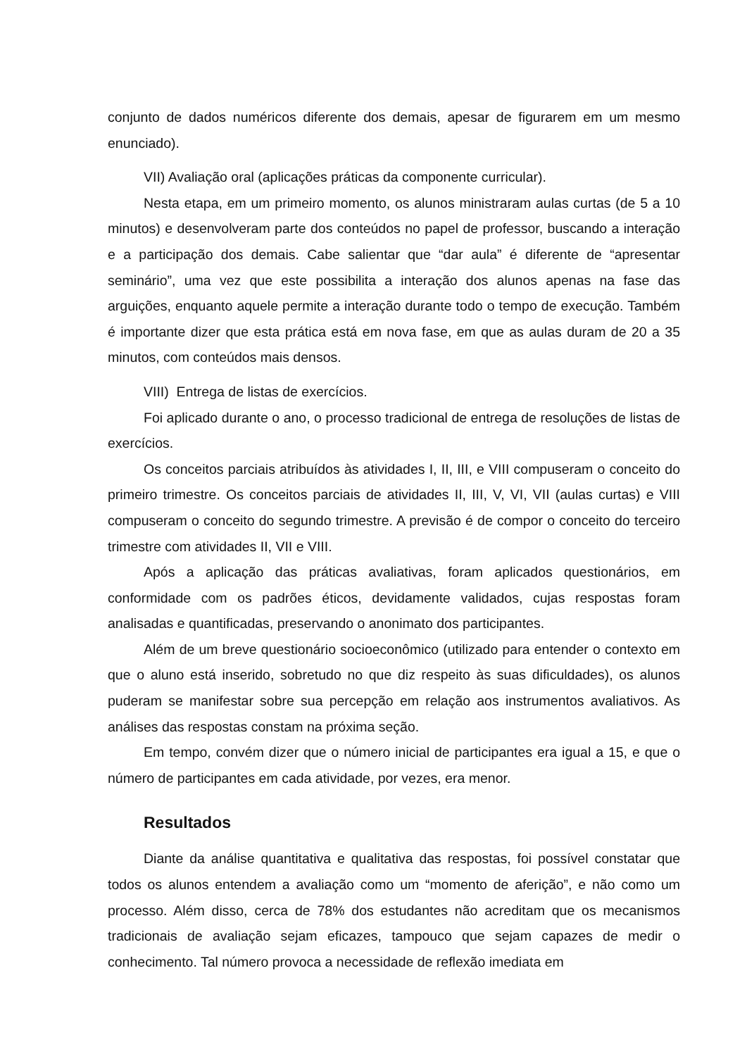conjunto de dados numéricos diferente dos demais, apesar de figurarem em um mesmo enunciado).
VII) Avaliação oral (aplicações práticas da componente curricular).
Nesta etapa, em um primeiro momento, os alunos ministraram aulas curtas (de 5 a 10 minutos) e desenvolveram parte dos conteúdos no papel de professor, buscando a interação e a participação dos demais. Cabe salientar que “dar aula” é diferente de “apresentar seminário”, uma vez que este possibilita a interação dos alunos apenas na fase das arguições, enquanto aquele permite a interação durante todo o tempo de execução. Também é importante dizer que esta prática está em nova fase, em que as aulas duram de 20 a 35 minutos, com conteúdos mais densos.
VIII) Entrega de listas de exercícios.
Foi aplicado durante o ano, o processo tradicional de entrega de resoluções de listas de exercícios.
Os conceitos parciais atribuídos às atividades I, II, III, e VIII compuseram o conceito do primeiro trimestre. Os conceitos parciais de atividades II, III, V, VI, VII (aulas curtas) e VIII compuseram o conceito do segundo trimestre. A previsão é de compor o conceito do terceiro trimestre com atividades II, VII e VIII.
Após a aplicação das práticas avaliativas, foram aplicados questionários, em conformidade com os padrões éticos, devidamente validados, cujas respostas foram analisadas e quantificadas, preservando o anonimato dos participantes.
Além de um breve questionário socioeconômico (utilizado para entender o contexto em que o aluno está inserido, sobretudo no que diz respeito às suas dificuldades), os alunos puderam se manifestar sobre sua percepção em relação aos instrumentos avaliativos. As análises das respostas constam na próxima seção.
Em tempo, convém dizer que o número inicial de participantes era igual a 15, e que o número de participantes em cada atividade, por vezes, era menor.
Resultados
Diante da análise quantitativa e qualitativa das respostas, foi possível constatar que todos os alunos entendem a avaliação como um “momento de aferição”, e não como um processo. Além disso, cerca de 78% dos estudantes não acreditam que os mecanismos tradicionais de avaliação sejam eficazes, tampouco que sejam capazes de medir o conhecimento. Tal número provoca a necessidade de reflexão imediata em